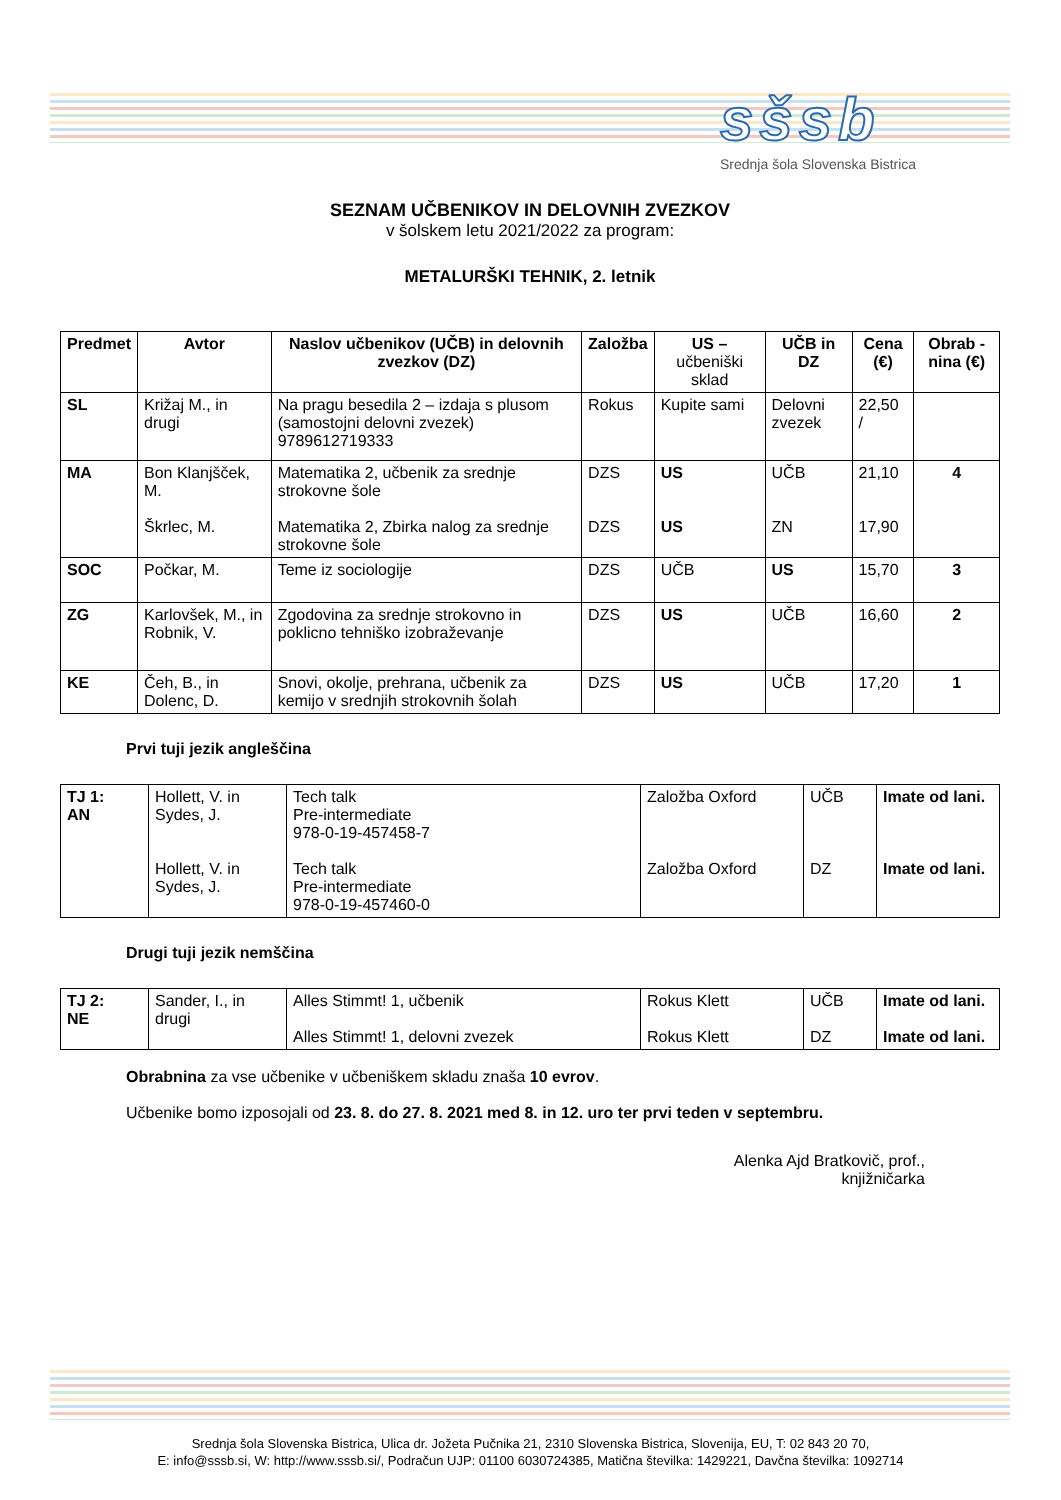sšsb
Srednja šola Slovenska Bistrica
SEZNAM UČBENIKOV IN DELOVNIH ZVEZKOV
v šolskem letu 2021/2022 za program:
METALURŠKI TEHNIK, 2. letnik
| Predmet | Avtor | Naslov učbenikov (UČB) in delovnih zvezkov (DZ) | Založba | US – učbeniški sklad | UČB in DZ | Cena (€) | Obrab -nina (€) |
| --- | --- | --- | --- | --- | --- | --- | --- |
| SL | Križaj M., in drugi | Na pragu besedila 2 – izdaja s plusom (samostojni delovni zvezek) 9789612719333 | Rokus | Kupite sami | Delovni zvezek | 22,50 / | |
| MA | Bon Klanjšček, M. Škrlec, M. | Matematika 2, učbenik za srednje strokovne šole Matematika 2, Zbirka nalog za srednje strokovne šole | DZS DZS | US US | UČB ZN | 21,10 17,90 | 4 |
| SOC | Počkar, M. | Teme iz sociologije | DZS | UČB | US | 15,70 | 3 |
| ZG | Karlovšek, M., in Robnik, V. | Zgodovina za srednje strokovno in poklicno tehniško izobraževanje | DZS | US | UČB | 16,60 | 2 |
| KE | Čeh, B., in Dolenc, D. | Snovi, okolje, prehrana, učbenik za kemijo v srednjih strokovnih šolah | DZS | US | UČB | 17,20 | 1 |
Prvi tuji jezik angleščina
| TJ 1: AN | Hollett, V. in Sydes, J. Hollett, V. in Sydes, J. | Tech talk Pre-intermediate 978-0-19-457458-7 Tech talk Pre-intermediate 978-0-19-457460-0 | Založba Oxford Založba Oxford | UČB DZ | Imate od lani. Imate od lani. |
Drugi tuji jezik nemščina
| TJ 2: NE | Sander, I., in drugi | Alles Stimmt! 1, učbenik Alles Stimmt! 1, delovni zvezek | Rokus Klett Rokus Klett | UČB DZ | Imate od lani. Imate od lani. |
Obrabnina za vse učbenike v učbeniškem skladu znaša 10 evrov.
Učbenike bomo izposojali od 23. 8. do 27. 8. 2021 med 8. in 12. uro ter prvi teden v septembru.
Alenka Ajd Bratkovič, prof.,
knjižničarka
Srednja šola Slovenska Bistrica, Ulica dr. Jožeta Pučnika 21, 2310 Slovenska Bistrica, Slovenija, EU, T: 02 843 20 70,
E: info@sssb.si, W: http://www.sssb.si/, Podračun UJP: 01100 6030724385, Matična številka: 1429221, Davčna številka: 1092714